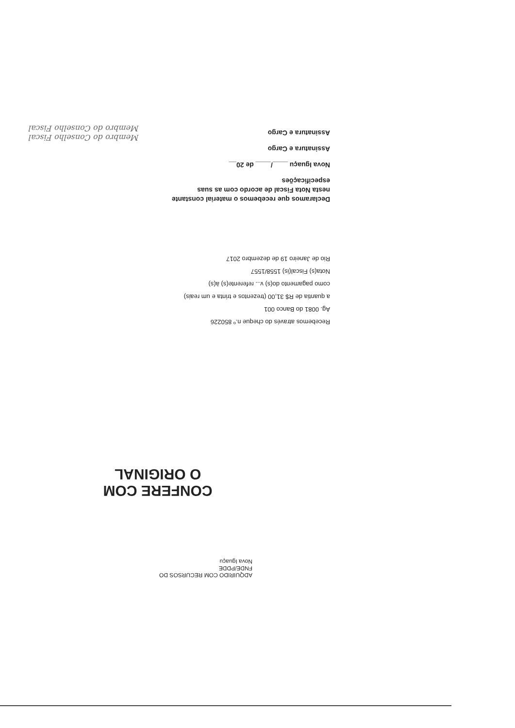Declaramos que recebemos o material constante nesta Nota Fiscal de acordo com as suas especificações
Nova Iguaçu ____/____ de 20__
Assinatura e Cargo
Assinatura e Cargo
Membro do Conselho Fiscal
Membro do Conselho Fiscal
Recebemos através do cheque n.º 850226
Ag. 0081 do Banco 001
a quantia de R$ 31,00 (trezentos e trinta e um reais)
como pagamento do(s) v... referente(s) à(s)
Nota(s) Fiscal(is) 1558/1557
Rio de Janeiro 19 de dezembro 2017
CONFERE COM O ORIGINAL
ADQUIRIDO COM RECURSOS DO FNDE/PDDE
Nova Iguaçu